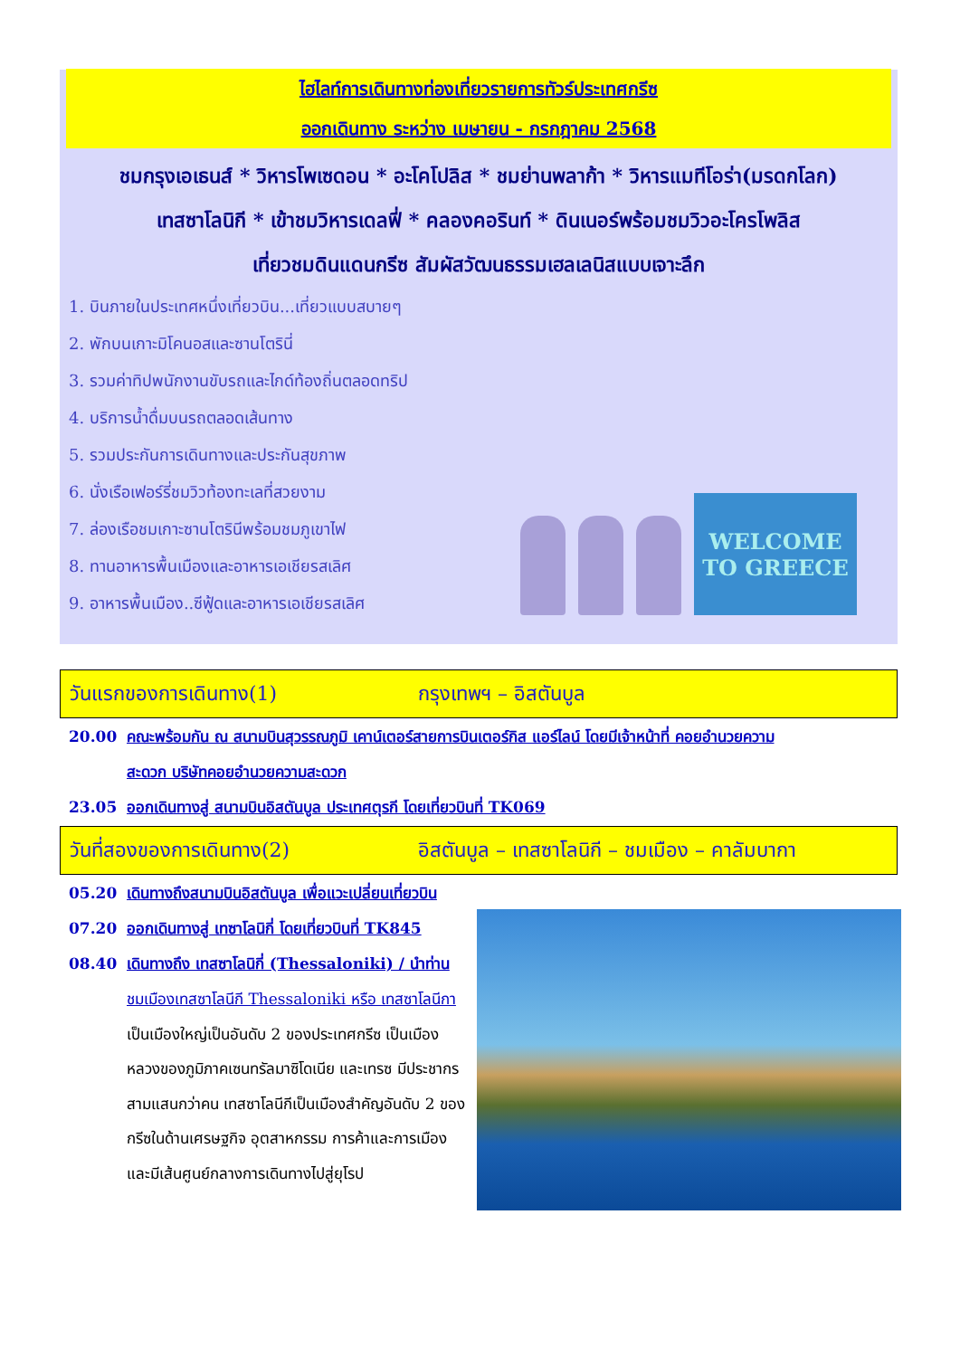ไฮไลท์การเดินทางท่องเที่ยวรายการทัวร์ประเทศกรีซ
ออกเดินทาง ระหว่าง เมษายน - กรกฎาคม 2568
ชมกรุงเอเธนส์ * วิหารโพเซดอน * อะโคโปลิส * ชมย่านพลาก้า * วิหารแมทีโอร่า(มรดกโลก)
เทสซาโลนิกี * เข้าชมวิหารเดลฟี่ * คลองคอรินท์ * ดินเนอร์พร้อมชมวิวอะโครโพลิส
เที่ยวชมดินแดนกรีซ สัมผัสวัฒนธรรมเฮลเลนิสแบบเจาะลึก
1. บินภายในประเทศหนึ่งเที่ยวบิน...เที่ยวแบบสบายๆ
2. พักบนเกาะมิโคนอสและซานโตรินี่
3. รวมค่าทิปพนักงานขับรถและไกด์ท้องถิ่นตลอดทริป
4. บริการน้ำดื่มบนรถตลอดเส้นทาง
5. รวมประกันการเดินทางและประกันสุขภาพ
6. นั่งเรือเฟอร์รี่ชมวิวท้องทะเลที่สวยงาม
7. ล่องเรือชมเกาะซานโตรินีพร้อมชมภูเขาไฟ
8. ทานอาหารพื้นเมืองและอาหารเอเชียรสเลิศ
9. อาหารพื้นเมือง..ซีฟู้ดและอาหารเอเชียรสเลิศ
WELCOME TO GREECE
วันแรกของการเดินทาง(1) กรุงเทพฯ – อิสตันบูล
20.00 คณะพร้อมกัน ณ สนามบินสุวรรณภูมิ เคาน์เตอร์สายการบินเตอร์กิส แอร์ไลน์ โดยมีเจ้าหน้าที่ คอยอำนวยความ
สะดวก บริษัทคอยอำนวยความสะดวก
23.05 ออกเดินทางสู่ สนามบินอิสตันบูล ประเทศตุรกี โดยเที่ยวบินที่ TK069
วันที่สองของการเดินทาง(2) อิสตันบูล – เทสซาโลนิกี – ชมเมือง – คาลัมบากา
05.20 เดินทางถึงสนามบินอิสตันบูล เพื่อแวะเปลี่ยนเที่ยวบิน
07.20 ออกเดินทางสู่ เทซาโลนิกี่ โดยเที่ยวบินที่ TK845
08.40 เดินทางถึง เทสซาโลนิกี่ (Thessaloniki) / นำท่าน
ชมเมืองเทสซาโลนีกี Thessaloniki หรือ เทสซาโลนีกา เป็นเมืองใหญ่เป็นอันดับ 2 ของประเทศกรีซ เป็นเมืองหลวงของภูมิภาคเซนทรัลมาซิโดเนีย และเทรซ มีประชากรสามแสนกว่าคน เทสซาโลนีกีเป็นเมืองสำคัญอันดับ 2 ของกรีซในด้านเศรษฐกิจ อุตสาหกรรม การค้าและการเมือง และมีเส้นศูนย์กลางการเดินทางไปสู่ยุโรป